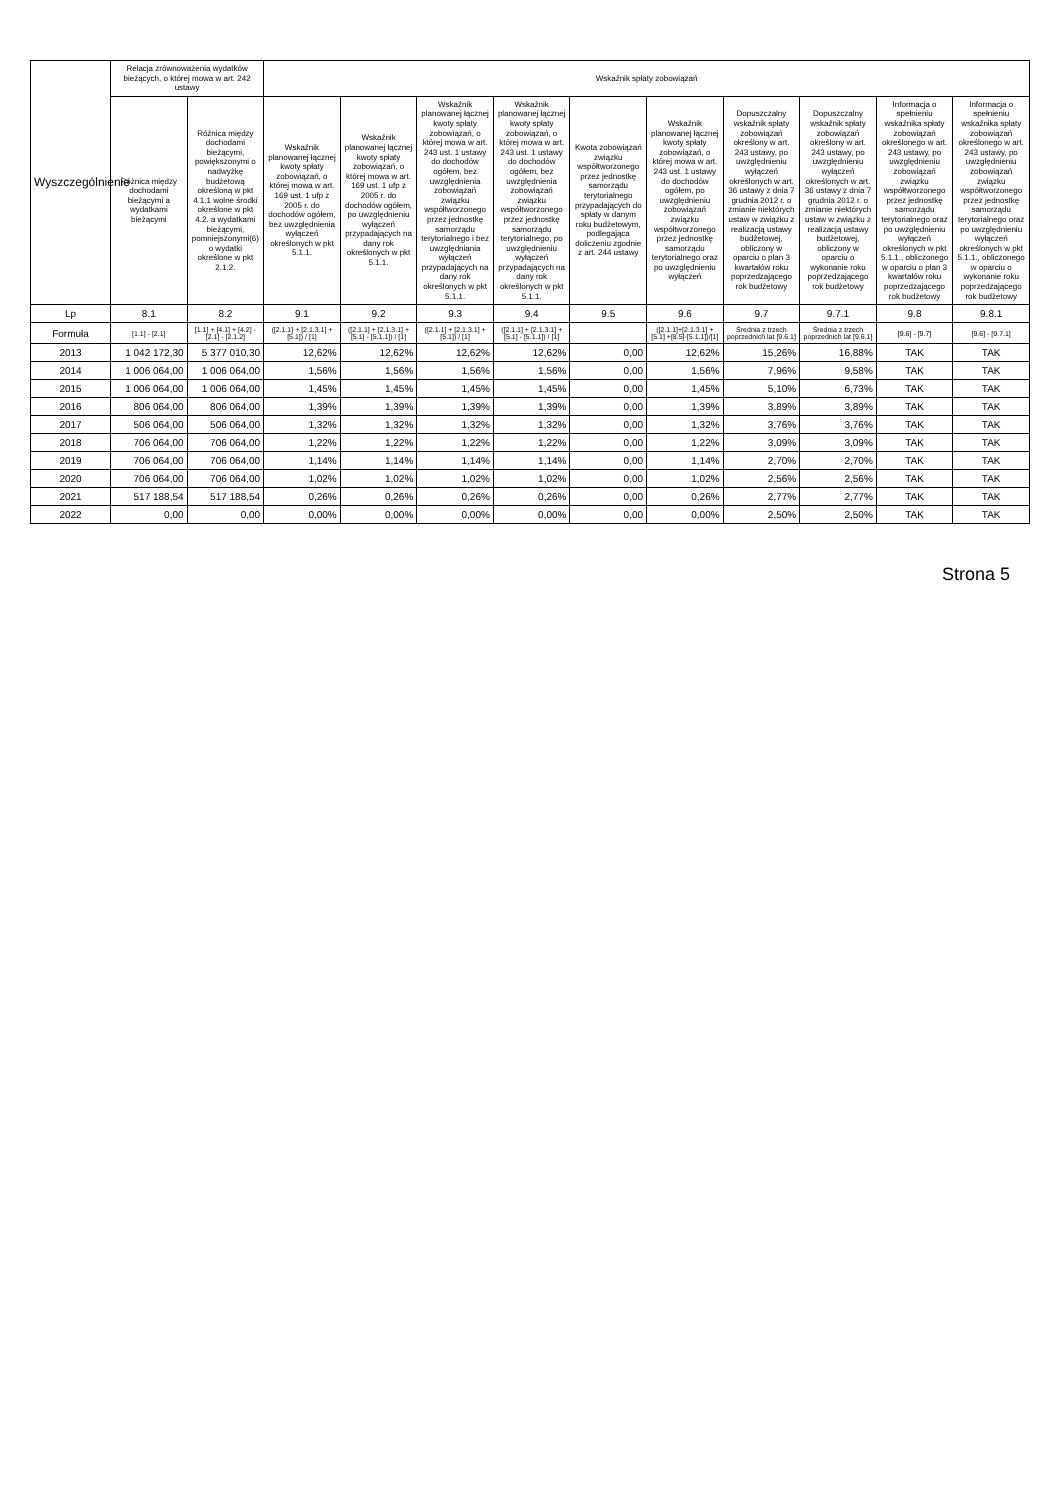| Wyszczególnienie | Relacja zrównoważenia wydatków bieżących, o której mowa w art. 242 ustawy | | Wskaźnik spłaty zobowiązań | | | | | | | | | |
| --- | --- | --- | --- | --- | --- | --- | --- | --- | --- | --- | --- | --- |
| | Różnica między dochodami bieżącymi a wydatkami bieżącymi | Różnica między dochodami bieżącymi, powiększonymi o nadwyżkę budżetową określoną w pkt 4.1.1 wolne środki określone w pkt 4.2. a wydatkami bieżącymi, pomniejszonymi(6) o wydatki określone w pkt 2.1.2. | Wskaźnik planowanej łącznej kwoty spłaty zobowiązań, o której mowa w art. 169 ust. 1 ufp z 2005 r. do dochodów ogółem, bez uwzględnienia wyłączeń określonych w pkt 5.1.1. | Wskaźnik planowanej łącznej kwoty spłaty zobowiązań, o której mowa w art. 169 ust. 1 ufp z 2005 r. do dochodów ogółem, po uwzględnieniu wyłączeń przypadających na dany rok określonych w pkt 5.1.1. | Wskaźnik planowanej łącznej kwoty spłaty zobowiązań, o której mowa w art. 243 ust. 1 ustawy do dochodów ogółem, bez uwzględnienia zobowiązań związku współtworzonego przez jednostkę samorządu terytorialnego i bez uwzględniania wyłączeń przypadających na dany rok określonych w pkt 5.1.1. | Wskaźnik planowanej łącznej kwoty spłaty zobowiązań, o której mowa w art. 243 ust. 1 ustawy do dochodów ogółem, bez uwzględnienia zobowiązań związku współtworzonego przez jednostkę samorządu terytorialnego, po uwzględnieniu wyłączeń przypadających na dany rok określonych w pkt 5.1.1. | Kwota zobowiązań związku współtworzonego przez jednostkę samorządu terytorialnego przypadających do spłaty w danym roku budżetowym, podlegająca doliczeniu zgodnie z art. 244 ustawy | Wskaźnik planowanej łącznej kwoty spłaty zobowiązań, o której mowa w art. 243 ust. 1 ustawy do dochodów ogółem, po uwzględnieniu zobowiązań związku współtworzonego przez jednostkę samorządu terytorialnego oraz po uwzględnieniu wyłączeń | Dopuszczalny wskaźnik spłaty zobowiązań określony w art. 243 ustawy, po uwzględnieniu wyłączeń określonych w art. 36 ustawy z dnia 7 grudnia 2012 r. o zmianie niektórych ustaw w związku z realizacją ustawy budżetowej, obliczony w oparciu o plan 3 kwartałów roku poprzedzającego rok budżetowy | Dopuszczalny wskaźnik spłaty zobowiązań określony w art. 243 ustawy, po uwzględnieniu wyłączeń określonych w art. 36 ustawy z dnia 7 grudnia 2012 r. o zmianie niektórych ustaw w związku z realizacją ustawy budżetowej, obliczony w oparciu o wykonanie roku poprzedzającego rok budżetowy | Informacja o spełnieniu wskaźnika spłaty zobowiązań określonego w art. 243 ustawy, po uwzględnieniu zobowiązań związku współtworzonego przez jednostkę samorządu terytorialnego oraz po uwzględnieniu wyłączeń określonych w pkt 5.1.1., obliczonego w oparciu o plan 3 kwartałów roku poprzedzającego rok budżetowy | Informacja o spełnieniu wskaźnika spłaty zobowiązań określonego w art. 243 ustawy, po uwzględnieniu zobowiązań związku współtworzonego przez jednostkę samorządu terytorialnego oraz po uwzględnieniu wyłączeń określonych w pkt 5.1.1., obliczonego w oparciu o wykonanie roku poprzedzającego rok budżetowy |
| Lp | 8.1 | 8.2 | 9.1 | 9.2 | 9.3 | 9.4 | 9.5 | 9.6 | 9.7 | 9.7.1 | 9.8 | 9.8.1 |
| Formuła | [1.1] - [2.1] | [1.1] + [4.1] + [4.2] - [2.1] - [2.1.2] | ([2.1.1] + [2.1.3.1] + [5.1]) / [1] | ([2.1.1] + [2.1.3.1] + [5.1] - [5.1.1]) / [1] | ([2.1.1] + [2.1.3.1] + [5.1]) / [1] | ([2.1.1] + [2.1.3.1] + [5.1] - [5.1.1]) / [1] | | ([2.1.1]+[2.1.3.1] + [5.1] +[8.5]-[5.1.1])/[1] | Średnia z trzech poprzednich lat [9.6.1] | Średnia z trzech poprzednich lat [9.6.1] | [9.6] - [9.7] | [9.6] - [9.7.1] |
| 2013 | 1 042 172,30 | 5 377 010,30 | 12,62% | 12,62% | 12,62% | 12,62% | 0,00 | 12,62% | 15,26% | 16,88% | TAK | TAK |
| 2014 | 1 006 064,00 | 1 006 064,00 | 1,56% | 1,56% | 1,56% | 1,56% | 0,00 | 1,56% | 7,96% | 9,58% | TAK | TAK |
| 2015 | 1 006 064,00 | 1 006 064,00 | 1,45% | 1,45% | 1,45% | 1,45% | 0,00 | 1,45% | 5,10% | 6,73% | TAK | TAK |
| 2016 | 806 064,00 | 806 064,00 | 1,39% | 1,39% | 1,39% | 1,39% | 0,00 | 1,39% | 3,89% | 3,89% | TAK | TAK |
| 2017 | 506 064,00 | 506 064,00 | 1,32% | 1,32% | 1,32% | 1,32% | 0,00 | 1,32% | 3,76% | 3,76% | TAK | TAK |
| 2018 | 706 064,00 | 706 064,00 | 1,22% | 1,22% | 1,22% | 1,22% | 0,00 | 1,22% | 3,09% | 3,09% | TAK | TAK |
| 2019 | 706 064,00 | 706 064,00 | 1,14% | 1,14% | 1,14% | 1,14% | 0,00 | 1,14% | 2,70% | 2,70% | TAK | TAK |
| 2020 | 706 064,00 | 706 064,00 | 1,02% | 1,02% | 1,02% | 1,02% | 0,00 | 1,02% | 2,56% | 2,56% | TAK | TAK |
| 2021 | 517 188,54 | 517 188,54 | 0,26% | 0,26% | 0,26% | 0,26% | 0,00 | 0,26% | 2,77% | 2,77% | TAK | TAK |
| 2022 | 0,00 | 0,00 | 0,00% | 0,00% | 0,00% | 0,00% | 0,00 | 0,00% | 2,50% | 2,50% | TAK | TAK |
Strona 5